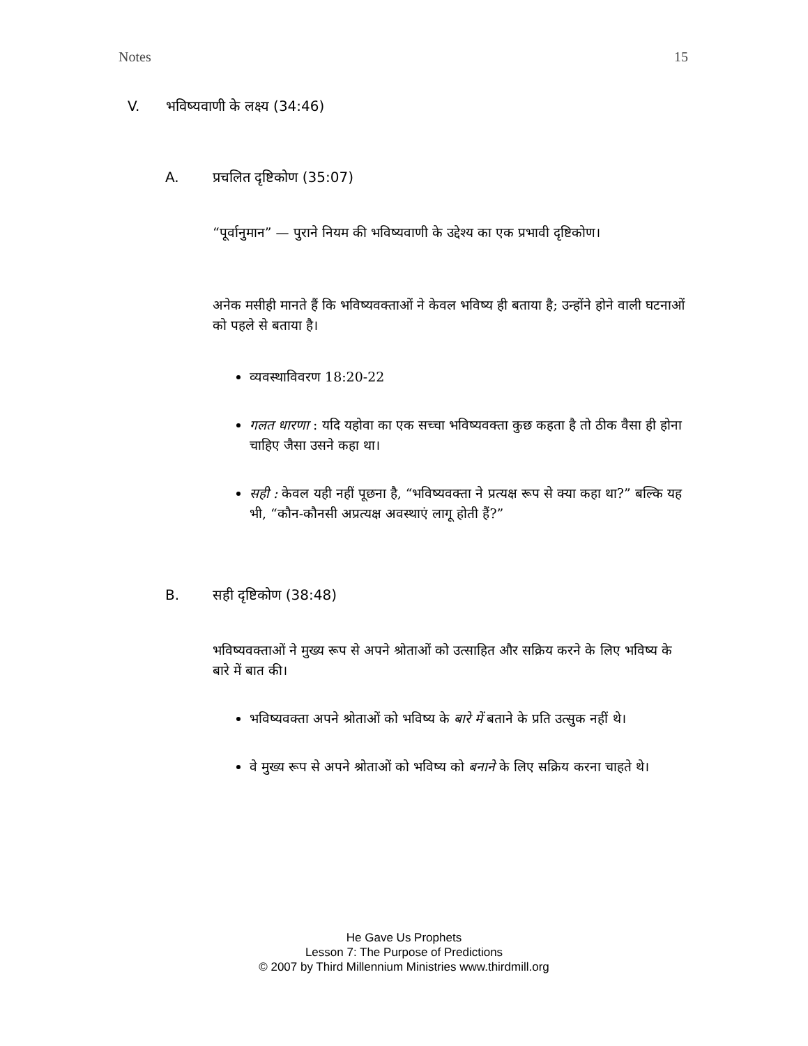Notes 15
V. भविष्यवाणी के लक्ष्य (34:46)
A. प्रचलित दृष्टिकोण (35:07)
“पूर्वानुमान” — पुराने नियम की भविष्यवाणी के उद्देश्य का एक प्रभावी दृष्टिकोण।
अनेक मसीही मानते हैं कि भविष्यवक्ताओं ने केवल भविष्य ही बताया है; उन्होंने होने वाली घटनाओं को पहले से बताया है।
व्यवस्थाविवरण 18:20-22
गलत धारणा : यदि यहोवा का एक सच्चा भविष्यवक्ता कुछ कहता है तो ठीक वैसा ही होना चाहिए जैसा उसने कहा था।
सही : केवल यही नहीं पूछना है, “भविष्यवक्ता ने प्रत्यक्ष रूप से क्या कहा था?” बल्कि यह भी, “कौन-कौनसी अप्रत्यक्ष अवस्थाएं लागू होती हैं?”
B. सही दृष्टिकोण (38:48)
भविष्यवक्ताओं ने मुख्य रूप से अपने श्रोताओं को उत्साहित और सक्रिय करने के लिए भविष्य के बारे में बात की।
भविष्यवक्ता अपने श्रोताओं को भविष्य के बारे में बताने के प्रति उत्सुक नहीं थे।
वे मुख्य रूप से अपने श्रोताओं को भविष्य को बनाने के लिए सक्रिय करना चाहते थे।
He Gave Us Prophets
Lesson 7: The Purpose of Predictions
© 2007 by Third Millennium Ministries www.thirdmill.org